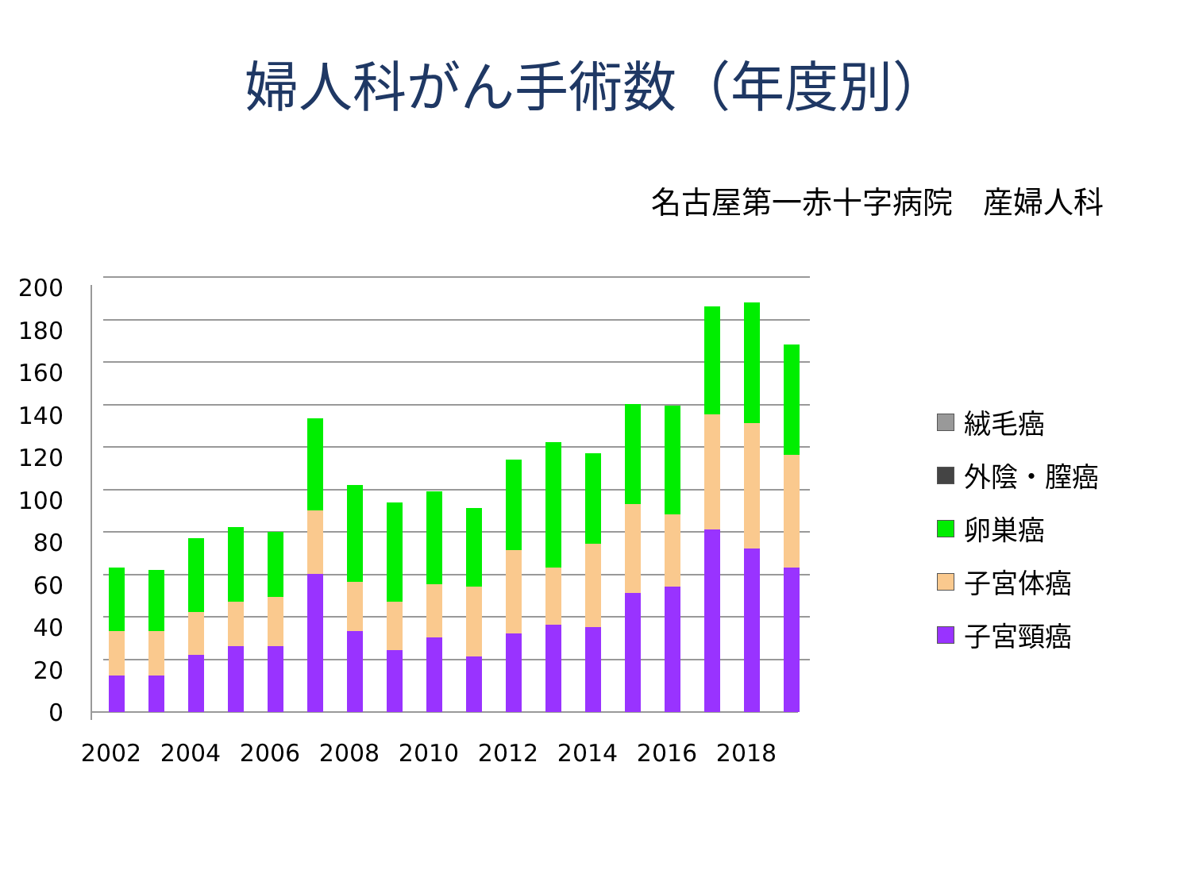婦人科がん手術数（年度別）
名古屋第一赤十字病院　産婦人科
0
20
40
60
80
100
120
140
160
180
200
2002
2004
2006
2008
2010
2012
2014
2016
2018
絨毛癌
外陰・膣癌
卵巣癌
子宮体癌
子宮頸癌